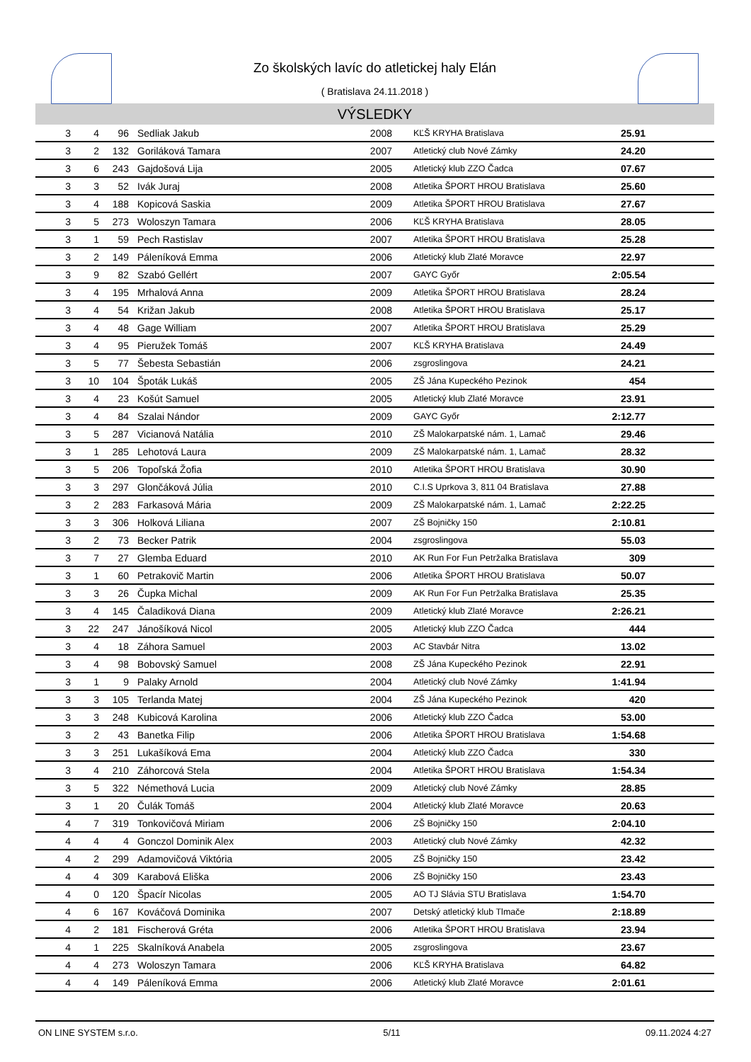Zo školských lavíc do atletickej haly Elán
( Bratislava 24.11.2018 )
VÝSLEDKY
| 3 | 4 | 96 | Sedliak Jakub | 2008 | KĽŠ KRYHA Bratislava | 25.91 | |
| 3 | 2 | 132 | Goriláková Tamara | 2007 | Atletický club Nové Zámky | 24.20 | |
| 3 | 6 | 243 | Gajdošová Lija | 2005 | Atletický klub ZZO Čadca | 07.67 | |
| 3 | 3 | 52 | Ivák Juraj | 2008 | Atletika ŠPORT HROU Bratislava | 25.60 | |
| 3 | 4 | 188 | Kopicová Saskia | 2009 | Atletika ŠPORT HROU Bratislava | 27.67 | |
| 3 | 5 | 273 | Woloszyn Tamara | 2006 | KĽŠ KRYHA Bratislava | 28.05 | |
| 3 | 1 | 59 | Pech Rastislav | 2007 | Atletika ŠPORT HROU Bratislava | 25.28 | |
| 3 | 2 | 149 | Páleníková Emma | 2006 | Atletický klub Zlaté Moravce | 22.97 | |
| 3 | 9 | 82 | Szabó Gellért | 2007 | GAYC Győr | 2:05.54 | |
| 3 | 4 | 195 | Mrhalová Anna | 2009 | Atletika ŠPORT HROU Bratislava | 28.24 | |
| 3 | 4 | 54 | Križan Jakub | 2008 | Atletika ŠPORT HROU Bratislava | 25.17 | |
| 3 | 4 | 48 | Gage William | 2007 | Atletika ŠPORT HROU Bratislava | 25.29 | |
| 3 | 4 | 95 | Pieružek Tomáš | 2007 | KĽŠ KRYHA Bratislava | 24.49 | |
| 3 | 5 | 77 | Šebesta Sebastián | 2006 | zsgroslingova | 24.21 | |
| 3 | 10 | 104 | Špoták Lukáš | 2005 | ZŠ Jána Kupeckého Pezinok | 454 | |
| 3 | 4 | 23 | Košút Samuel | 2005 | Atletický klub Zlaté Moravce | 23.91 | |
| 3 | 4 | 84 | Szalai Nándor | 2009 | GAYC Győr | 2:12.77 | |
| 3 | 5 | 287 | Vicianová Natália | 2010 | ZŠ Malokarpatské nám. 1, Lamač | 29.46 | |
| 3 | 1 | 285 | Lehotová Laura | 2009 | ZŠ Malokarpatské nám. 1, Lamač | 28.32 | |
| 3 | 5 | 206 | Topoľská Žofia | 2010 | Atletika ŠPORT HROU Bratislava | 30.90 | |
| 3 | 3 | 297 | Glončáková Júlia | 2010 | C.I.S Uprkova 3, 811 04 Bratislava | 27.88 | |
| 3 | 2 | 283 | Farkasová Mária | 2009 | ZŠ Malokarpatské nám. 1, Lamač | 2:22.25 | |
| 3 | 3 | 306 | Holková Liliana | 2007 | ZŠ Bojničky 150 | 2:10.81 | |
| 3 | 2 | 73 | Becker Patrik | 2004 | zsgroslingova | 55.03 | |
| 3 | 7 | 27 | Glemba Eduard | 2010 | AK Run For Fun Petržalka Bratislava | 309 | |
| 3 | 1 | 60 | Petrakovič Martin | 2006 | Atletika ŠPORT HROU Bratislava | 50.07 | |
| 3 | 3 | 26 | Čupka Michal | 2009 | AK Run For Fun Petržalka Bratislava | 25.35 | |
| 3 | 4 | 145 | Čaladiková Diana | 2009 | Atletický klub Zlaté Moravce | 2:26.21 | |
| 3 | 22 | 247 | Jánošíková Nicol | 2005 | Atletický klub ZZO Čadca | 444 | |
| 3 | 4 | 18 | Záhora Samuel | 2003 | AC Stavbár Nitra | 13.02 | |
| 3 | 4 | 98 | Bobovský Samuel | 2008 | ZŠ Jána Kupeckého Pezinok | 22.91 | |
| 3 | 1 | 9 | Palaky Arnold | 2004 | Atletický club Nové Zámky | 1:41.94 | |
| 3 | 3 | 105 | Terlanda Matej | 2004 | ZŠ Jána Kupeckého Pezinok | 420 | |
| 3 | 3 | 248 | Kubicová Karolina | 2006 | Atletický klub ZZO Čadca | 53.00 | |
| 3 | 2 | 43 | Banetka Filip | 2006 | Atletika ŠPORT HROU Bratislava | 1:54.68 | |
| 3 | 3 | 251 | Lukašíková Ema | 2004 | Atletický klub ZZO Čadca | 330 | |
| 3 | 4 | 210 | Záhorcová Stela | 2004 | Atletika ŠPORT HROU Bratislava | 1:54.34 | |
| 3 | 5 | 322 | Némethová Lucia | 2009 | Atletický club Nové Zámky | 28.85 | |
| 3 | 1 | 20 | Čulák Tomáš | 2004 | Atletický klub Zlaté Moravce | 20.63 | |
| 4 | 7 | 319 | Tonkovičová Miriam | 2006 | ZŠ Bojničky 150 | 2:04.10 | |
| 4 | 4 | 4 | Gonczol Dominik Alex | 2003 | Atletický club Nové Zámky | 42.32 | |
| 4 | 2 | 299 | Adamovičová Viktória | 2005 | ZŠ Bojničky 150 | 23.42 | |
| 4 | 4 | 309 | Karabová Eliška | 2006 | ZŠ Bojničky 150 | 23.43 | |
| 4 | 0 | 120 | Špacír Nicolas | 2005 | AO TJ Slávia STU Bratislava | 1:54.70 | |
| 4 | 6 | 167 | Kováčová Dominika | 2007 | Detský atletický klub Tlmače | 2:18.89 | |
| 4 | 2 | 181 | Fischerová Gréta | 2006 | Atletika ŠPORT HROU Bratislava | 23.94 | |
| 4 | 1 | 225 | Skalníková Anabela | 2005 | zsgroslingova | 23.67 | |
| 4 | 4 | 273 | Woloszyn Tamara | 2006 | KĽŠ KRYHA Bratislava | 64.82 | |
| 4 | 4 | 149 | Páleníková Emma | 2006 | Atletický klub Zlaté Moravce | 2:01.61 | |
ON LINE SYSTEM s.r.o. 5/11 09.11.2024 4:27